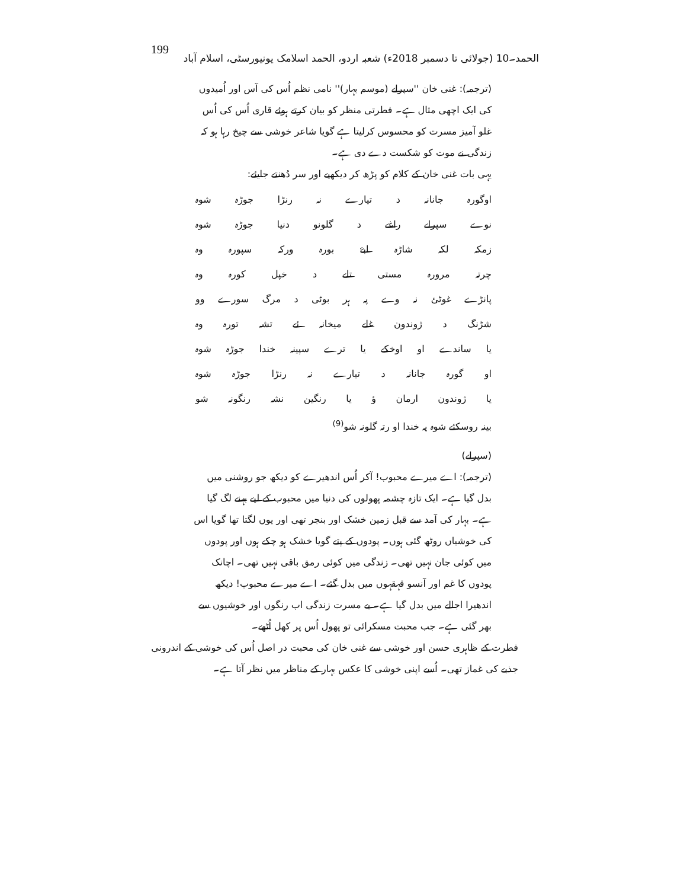199 الحمد۔10 (جولائی تا دسمبر 2018ء) شعبہ اردو، الحمد اسلامک یونیورسٹی، اسلام آباد
(ترجمہ): غنی خان ''سپرلے (موسم بہار)'' نامی نظم اُس کی آس اور اُمیدوں کی ایک اچھی مثال ہے۔ فطرتی منظر کو بیان کرتے ہوئے قاری اُس کی اُس غلو آمیز مسرت کو محسوس کرلیتا ہے گویا شاعر خوشی سے چیخ رہا ہو کہ زندگی نے موت کو شکست دے دی ہے۔
یہی بات غنی خان کے کلام کو پڑھ کر دیکھیے اور سر دُھنتے جایئے:
اوگورہ جانانہ د تیارے نہ رنڑا جوڑہ شوہ
نوے سپرلے راغے د گلونو دنیا جوڑہ شوہ
زمکہ لکہ شاڑہ ابۓ بورہ ورکہ سپورہ وہ
چرتہ مرورہ مستی تلے د خپل کورہ وہ
پانڑے غوٹئ نہ وے پہ ہر بوٹی د مرگ سورے وو
شڑنگ د ژوندون غلے میخانہ ئے تشہ تورہ وہ
یا ساندے او اوخکے یا ترے سپینہ خندا جوڑہ شوہ
او گورہ جانانہ د تیارے نہ رنڑا جوڑہ شوہ
یا ژوندون ارمان ؤ یا رنگین نشہ رنگونہ شو
بینہ روسکئے شوہ پہ خندا او رتہ گلونہ شو<sup>(9)</sup>
(سپرلے)
(ترجمہ): اے میرے محبوب! آکر اُس اندھیرے کو دیکھ جو روشنی میں بدل گیا ہے۔ ایک تازہ چشمہ پھولوں کی دنیا میں محبوب کے لیے بہنے لگ گیا ہے۔ بہار کی آمد سے قبل زمین خشک اور بنجر تھی اور یوں لگتا تھا گویا اس کی خوشیاں روٹھ گئی ہوں۔ پودوں کے پتے گویا خشک ہو چکے ہوں اور پودوں میں کوئی جان نہیں تھی۔ زندگی میں کوئی رمق باقی نہیں تھی۔ اچانک پودوں کا غم اور آنسو قہقہوں میں بدل گئے۔ اے میرے محبوب! دیکھ اندھیرا اجالے میں بدل گیا ہے۔ بے مسرت زندگی اب رنگوں اور خوشیوں سے بھر گئی ہے۔ جب محبت مسکرائی تو پھول اُس پر کھل اُٹھے۔
فطرت کے ظاہری حسن اور خوشی سے غنی خان کی محبت در اصل اُس کی خوشی کے اندرونی جذبے کی غماز تھی۔ اُسے اپنی خوشی کا عکس بہار کے مناظر میں نظر آتا ہے۔